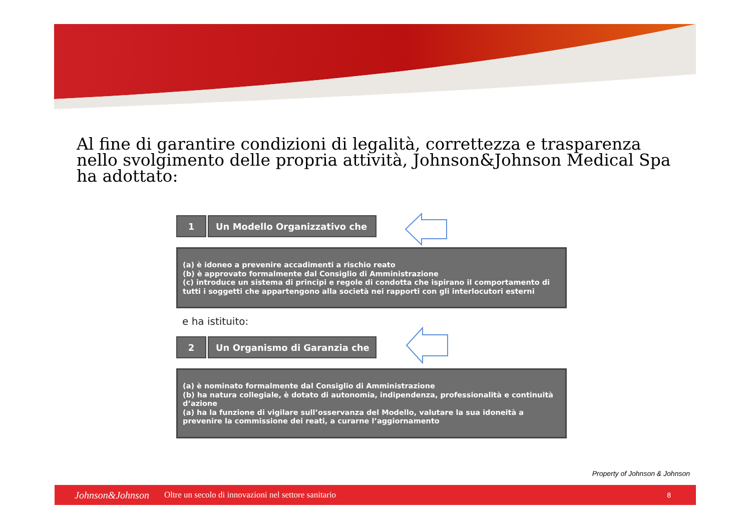Al fine di garantire condizioni di legalità, correttezza e trasparenza nello svolgimento delle propria attività, Johnson&Johnson Medical Spa
ha adottato:
1 Un Modello Organizzativo che
(a) è idoneo a prevenire accadimenti a rischio reato
(b) è approvato formalmente dal Consiglio di Amministrazione
(c) introduce un sistema di principi e regole di condotta che ispirano il comportamento di tutti i soggetti che appartengono alla società nei rapporti con gli interlocutori esterni
e ha istituito:
2 Un Organismo di Garanzia che
(a) è nominato formalmente dal Consiglio di Amministrazione
(b) ha natura collegiale, è dotato di autonomia, indipendenza, professionalità e continuità d’azione
(a) ha la funzione di vigilare sull’osservanza del Modello, valutare la sua idoneità a prevenire la commissione dei reati, a curarne l’aggiornamento
Property of Johnson & Johnson
Johnson&Johnson Oltre un secolo di innovazioni nel settore sanitario 8